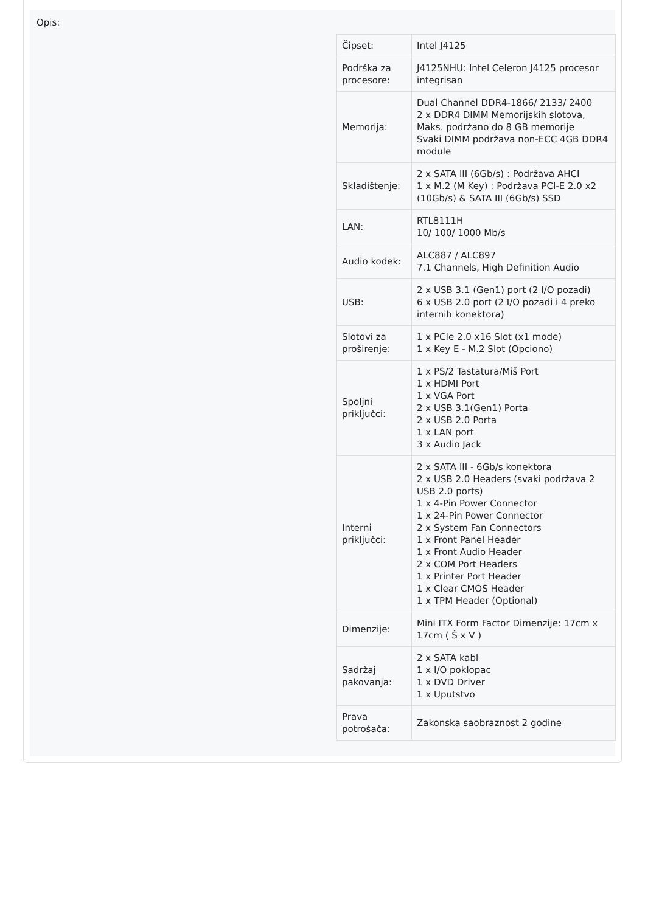Opis:
| Čipset: | Intel J4125 |
| Podrška za procesore: | J4125NHU: Intel Celeron J4125 procesor integrisan |
| Memorija: | Dual Channel DDR4-1866/ 2133/ 2400 2 x DDR4 DIMM Memorijskih slotova, Maks. podržano do 8 GB memorije Svaki DIMM podržava non-ECC 4GB DDR4 module |
| Skladištenje: | 2 x SATA III (6Gb/s) : Podržava AHCI 1 x M.2 (M Key) : Podržava PCI-E 2.0 x2 (10Gb/s) & SATA III (6Gb/s) SSD |
| LAN: | RTL8111H 10/ 100/ 1000 Mb/s |
| Audio kodek: | ALC887 / ALC897 7.1 Channels, High Definition Audio |
| USB: | 2 x USB 3.1 (Gen1) port (2 I/O pozadi) 6 x USB 2.0 port (2 I/O pozadi i 4 preko internih konektora) |
| Slotovi za proširenje: | 1 x PCIe 2.0 x16 Slot (x1 mode) 1 x Key E - M.2 Slot (Opciono) |
| Spoljni priključci: | 1 x PS/2 Tastatura/Miš Port 1 x HDMI Port 1 x VGA Port 2 x USB 3.1(Gen1) Porta 2 x USB 2.0 Porta 1 x LAN port 3 x Audio Jack |
| Interni priključci: | 2 x SATA III - 6Gb/s konektora 2 x USB 2.0 Headers (svaki podržava 2 USB 2.0 ports) 1 x 4-Pin Power Connector 1 x 24-Pin Power Connector 2 x System Fan Connectors 1 x Front Panel Header 1 x Front Audio Header 2 x COM Port Headers 1 x Printer Port Header 1 x Clear CMOS Header 1 x TPM Header (Optional) |
| Dimenzije: | Mini ITX Form Factor Dimenzije: 17cm x 17cm ( Š x V ) |
| Sadržaj pakovanja: | 2 x SATA kabl 1 x I/O poklopac 1 x DVD Driver 1 x Uputstvo |
| Prava potrošača: | Zakonska saobraznost 2 godine |